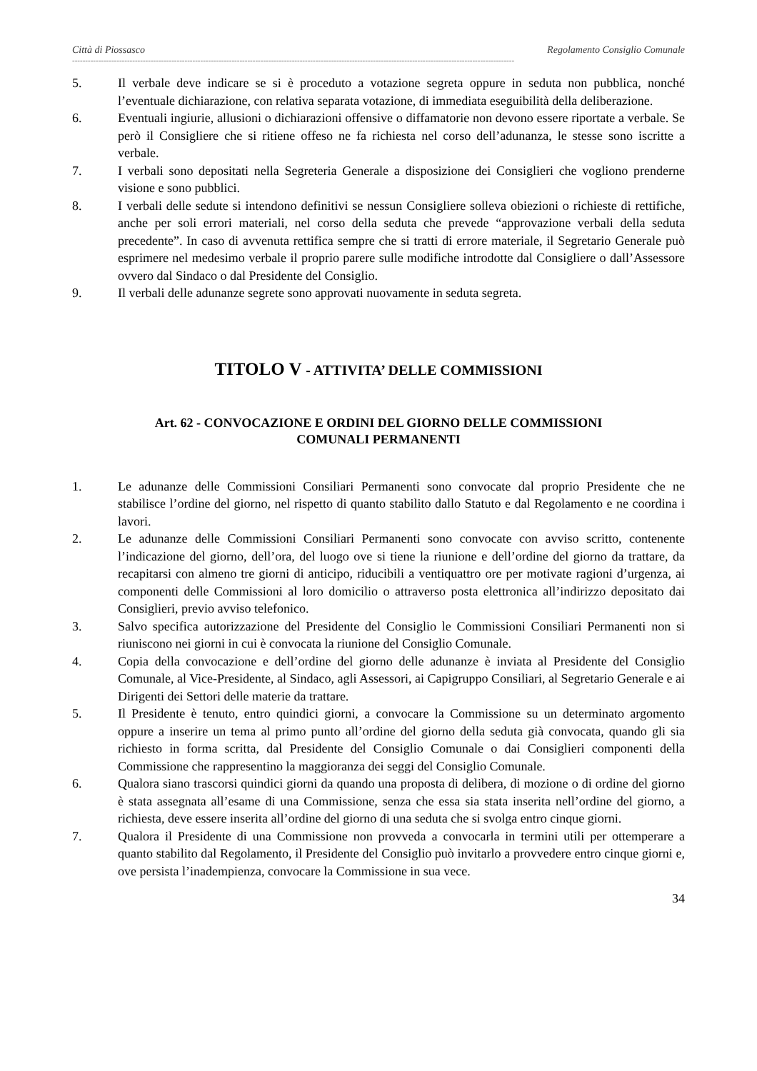Città di Piossasco Regolamento Consiglio Comunale
-------------------------------------------------------------------------------------------------------------------------------------------------------------------------
5. Il verbale deve indicare se si è proceduto a votazione segreta oppure in seduta non pubblica, nonché l’eventuale dichiarazione, con relativa separata votazione, di immediata eseguibilità della deliberazione.
6. Eventuali ingiurie, allusioni o dichiarazioni offensive o diffamatorie non devono essere riportate a verbale. Se però il Consigliere che si ritiene offeso ne fa richiesta nel corso dell’adunanza, le stesse sono iscritte a verbale.
7. I verbali sono depositati nella Segreteria Generale a disposizione dei Consiglieri che vogliono prenderne visione e sono pubblici.
8. I verbali delle sedute si intendono definitivi se nessun Consigliere solleva obiezioni o richieste di rettifiche, anche per soli errori materiali, nel corso della seduta che prevede “approvazione verbali della seduta precedente”. In caso di avvenuta rettifica sempre che si tratti di errore materiale, il Segretario Generale può esprimere nel medesimo verbale il proprio parere sulle modifiche introdotte dal Consigliere o dall’Assessore ovvero dal Sindaco o dal Presidente del Consiglio.
9. Il verbali delle adunanze segrete sono approvati nuovamente in seduta segreta.
TITOLO V - ATTIVITA’ DELLE COMMISSIONI
Art. 62 - CONVOCAZIONE E ORDINI DEL GIORNO DELLE COMMISSIONI
COMUNALI PERMANENTI
1. Le adunanze delle Commissioni Consiliari Permanenti sono convocate dal proprio Presidente che ne stabilisce l’ordine del giorno, nel rispetto di quanto stabilito dallo Statuto e dal Regolamento e ne coordina i lavori.
2. Le adunanze delle Commissioni Consiliari Permanenti sono convocate con avviso scritto, contenente l’indicazione del giorno, dell’ora, del luogo ove si tiene la riunione e dell’ordine del giorno da trattare, da recapitarsi con almeno tre giorni di anticipo, riducibili a ventiquattro ore per motivate ragioni d’urgenza, ai componenti delle Commissioni al loro domicilio o attraverso posta elettronica all’indirizzo depositato dai Consiglieri, previo avviso telefonico.
3. Salvo specifica autorizzazione del Presidente del Consiglio le Commissioni Consiliari Permanenti non si riuniscono nei giorni in cui è convocata la riunione del Consiglio Comunale.
4. Copia della convocazione e dell’ordine del giorno delle adunanze è inviata al Presidente del Consiglio Comunale, al Vice-Presidente, al Sindaco, agli Assessori, ai Capigruppo Consiliari, al Segretario Generale e ai Dirigenti dei Settori delle materie da trattare.
5. Il Presidente è tenuto, entro quindici giorni, a convocare la Commissione su un determinato argomento oppure a inserire un tema al primo punto all’ordine del giorno della seduta già convocata, quando gli sia richiesto in forma scritta, dal Presidente del Consiglio Comunale o dai Consiglieri componenti della Commissione che rappresentino la maggioranza dei seggi del Consiglio Comunale.
6. Qualora siano trascorsi quindici giorni da quando una proposta di delibera, di mozione o di ordine del giorno è stata assegnata all’esame di una Commissione, senza che essa sia stata inserita nell’ordine del giorno, a richiesta, deve essere inserita all’ordine del giorno di una seduta che si svolga entro cinque giorni.
7. Qualora il Presidente di una Commissione non provveda a convocarla in termini utili per ottemperare a quanto stabilito dal Regolamento, il Presidente del Consiglio può invitarlo a provvedere entro cinque giorni e, ove persista l’inadempienza, convocare la Commissione in sua vece.
34